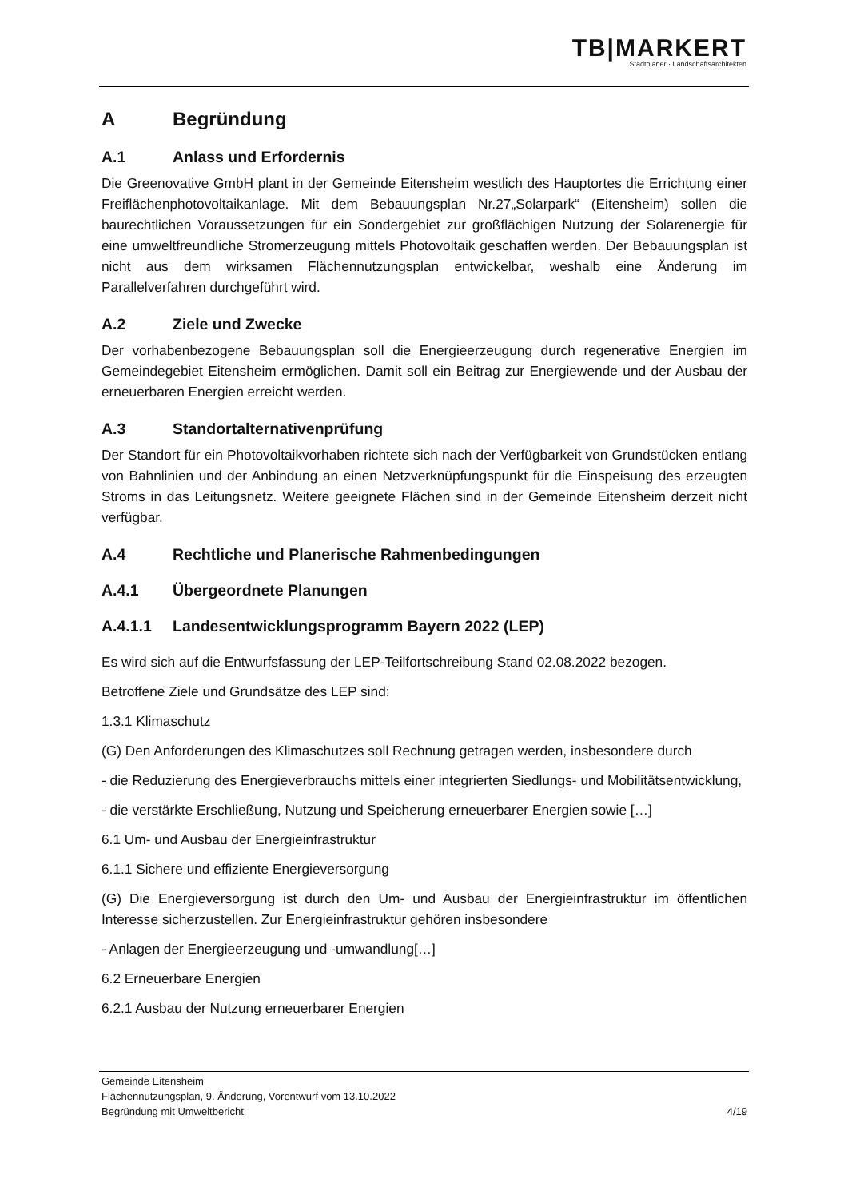TB|MARKERT
Stadtplaner · Landschaftsarchitekten
A Begründung
A.1 Anlass und Erfordernis
Die Greenovative GmbH plant in der Gemeinde Eitensheim westlich des Hauptortes die Errichtung einer Freiflächenphotovoltaikanlage. Mit dem Bebauungsplan Nr.27„Solarpark“ (Eitensheim) sollen die baurechtlichen Voraussetzungen für ein Sondergebiet zur großflächigen Nutzung der Solarenergie für eine umweltfreundliche Stromerzeugung mittels Photovoltaik geschaffen werden. Der Bebauungsplan ist nicht aus dem wirksamen Flächennutzungsplan entwickelbar, weshalb eine Änderung im Parallelverfahren durchgeführt wird.
A.2 Ziele und Zwecke
Der vorhabenbezogene Bebauungsplan soll die Energieerzeugung durch regenerative Energien im Gemeindegebiet Eitensheim ermöglichen. Damit soll ein Beitrag zur Energiewende und der Ausbau der erneuerbaren Energien erreicht werden.
A.3 Standortalternativenprüfung
Der Standort für ein Photovoltaikvorhaben richtete sich nach der Verfügbarkeit von Grundstücken entlang von Bahnlinien und der Anbindung an einen Netzverknüpfungspunkt für die Einspeisung des erzeugten Stroms in das Leitungsnetz. Weitere geeignete Flächen sind in der Gemeinde Eitensheim derzeit nicht verfügbar.
A.4 Rechtliche und Planerische Rahmenbedingungen
A.4.1 Übergeordnete Planungen
A.4.1.1 Landesentwicklungsprogramm Bayern 2022 (LEP)
Es wird sich auf die Entwurfsfassung der LEP-Teilfortschreibung Stand 02.08.2022 bezogen.
Betroffene Ziele und Grundsätze des LEP sind:
1.3.1 Klimaschutz
(G) Den Anforderungen des Klimaschutzes soll Rechnung getragen werden, insbesondere durch
- die Reduzierung des Energieverbrauchs mittels einer integrierten Siedlungs- und Mobilitätsentwicklung,
- die verstärkte Erschließung, Nutzung und Speicherung erneuerbarer Energien sowie […]
6.1 Um- und Ausbau der Energieinfrastruktur
6.1.1 Sichere und effiziente Energieversorgung
(G) Die Energieversorgung ist durch den Um- und Ausbau der Energieinfrastruktur im öffentlichen Interesse sicherzustellen. Zur Energieinfrastruktur gehören insbesondere
- Anlagen der Energieerzeugung und -umwandlung[…]
6.2 Erneuerbare Energien
6.2.1 Ausbau der Nutzung erneuerbarer Energien
Gemeinde Eitensheim
Flächennutzungsplan, 9. Änderung, Vorentwurf vom 13.10.2022
Begründung mit Umweltbericht 4/19